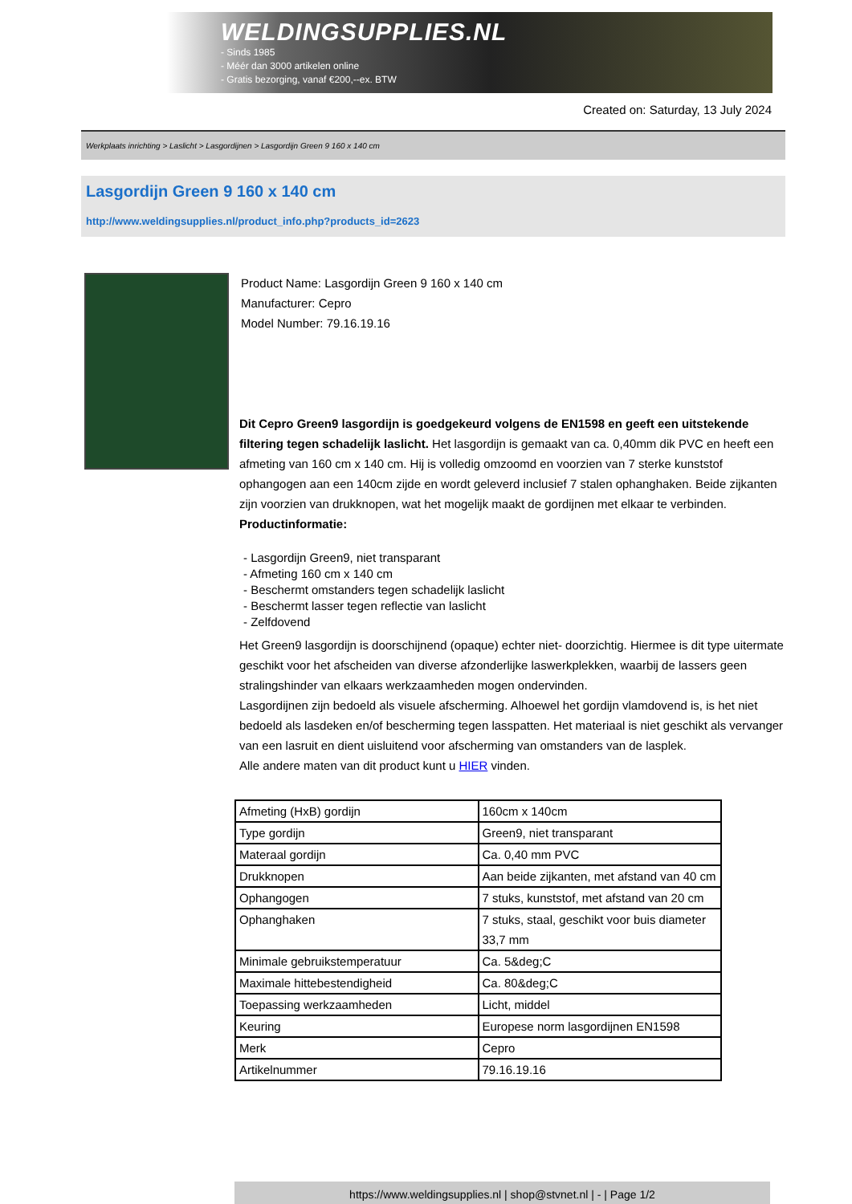WELDINGSUPPLIES.NL
- Sinds 1985
- Méér dan 3000 artikelen online
- Gratis bezorging, vanaf €200,--ex. BTW
Created on: Saturday, 13 July 2024
Werkplaats inrichting > Laslicht > Lasgordijnen > Lasgordijn Green 9 160 x 140 cm
Lasgordijn Green 9 160 x 140 cm
http://www.weldingsupplies.nl/product_info.php?products_id=2623
Product Name: Lasgordijn Green 9 160 x 140 cm
Manufacturer: Cepro
Model Number: 79.16.19.16
Dit Cepro Green9 lasgordijn is goedgekeurd volgens de EN1598 en geeft een uitstekende filtering tegen schadelijk laslicht. Het lasgordijn is gemaakt van ca. 0,40mm dik PVC en heeft een afmeting van 160 cm x 140 cm. Hij is volledig omzoomd en voorzien van 7 sterke kunststof ophangogen aan een 140cm zijde en wordt geleverd inclusief 7 stalen ophanghaken. Beide zijkanten zijn voorzien van drukknopen, wat het mogelijk maakt de gordijnen met elkaar te verbinden.
Productinformatie:
- Lasgordijn Green9, niet transparant
- Afmeting 160 cm x 140 cm
- Beschermt omstanders tegen schadelijk laslicht
- Beschermt lasser tegen reflectie van laslicht
- Zelfdovend
Het Green9 lasgordijn is doorschijnend (opaque) echter niet- doorzichtig. Hiermee is dit type uitermate geschikt voor het afscheiden van diverse afzonderlijke laswerkplekken, waarbij de lassers geen stralingshinder van elkaars werkzaamheden mogen ondervinden.
Lasgordijnen zijn bedoeld als visuele afscherming. Alhoewel het gordijn vlamdovend is, is het niet bedoeld als lasdeken en/of bescherming tegen lasspatten. Het materiaal is niet geschikt als vervanger van een lasruit en dient uisluitend voor afscherming van omstanders van de lasplek.
Alle andere maten van dit product kunt u HIER vinden.
| Afmeting (HxB) gordijn | 160cm x 140cm |
| Type gordijn | Green9, niet transparant |
| Materaal gordijn | Ca. 0,40 mm PVC |
| Drukknopen | Aan beide zijkanten, met afstand van 40 cm |
| Ophangogen | 7 stuks, kunststof, met afstand van 20 cm |
| Ophanghaken | 7 stuks, staal, geschikt voor buis diameter 33,7 mm |
| Minimale gebruikstemperatuur | Ca. 5&deg;C |
| Maximale hittebestendigheid | Ca. 80&deg;C |
| Toepassing werkzaamheden | Licht, middel |
| Keuring | Europese norm lasgordijnen EN1598 |
| Merk | Cepro |
| Artikelnummer | 79.16.19.16 |
https://www.weldingsupplies.nl | shop@stvnet.nl | - | Page 1/2